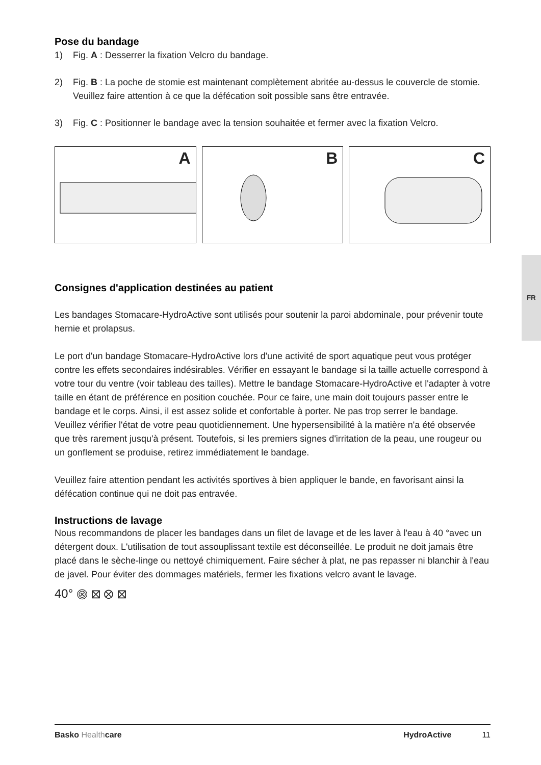Pose du bandage
1) Fig. A : Desserrer la fixation Velcro du bandage.
2) Fig. B : La poche de stomie est maintenant complètement abritée au-dessus le couvercle de stomie. Veuillez faire attention à ce que la défécation soit possible sans être entravée.
3) Fig. C : Positionner le bandage avec la tension souhaitée et fermer avec la fixation Velcro.
A
B
C
Consignes d'application destinées au patient
Les bandages Stomacare-HydroActive sont utilisés pour soutenir la paroi abdominale, pour prévenir toute hernie et prolapsus.
Le port d'un bandage Stomacare-HydroActive lors d'une activité de sport aquatique peut vous protéger contre les effets secondaires indésirables. Vérifier en essayant le bandage si la taille actuelle correspond à votre tour du ventre (voir tableau des tailles). Mettre le bandage Stomacare-HydroActive et l'adapter à votre taille en étant de préférence en position couchée. Pour ce faire, une main doit toujours passer entre le bandage et le corps. Ainsi, il est assez solide et confortable à porter. Ne pas trop serrer le bandage. Veuillez vérifier l'état de votre peau quotidiennement. Une hypersensibilité à la matière n'a été observée que très rarement jusqu'à présent. Toutefois, si les premiers signes d'irritation de la peau, une rougeur ou un gonflement se produise, retirez immédiatement le bandage.
Veuillez faire attention pendant les activités sportives à bien appliquer le bande, en favorisant ainsi la défécation continue qui ne doit pas entravée.
Instructions de lavage
Nous recommandons de placer les bandages dans un filet de lavage et de les laver à l'eau à 40 °avec un détergent doux. L'utilisation de tout assouplissant textile est déconseillée. Le produit ne doit jamais être placé dans le sèche-linge ou nettoyé chimiquement. Faire sécher à plat, ne pas repasser ni blanchir à l'eau de javel. Pour éviter des dommages matériels, fermer les fixations velcro avant le lavage.
40° ⨷ ⊠ ⊗ ⊠
FR
Basko Health care HydroActive 11